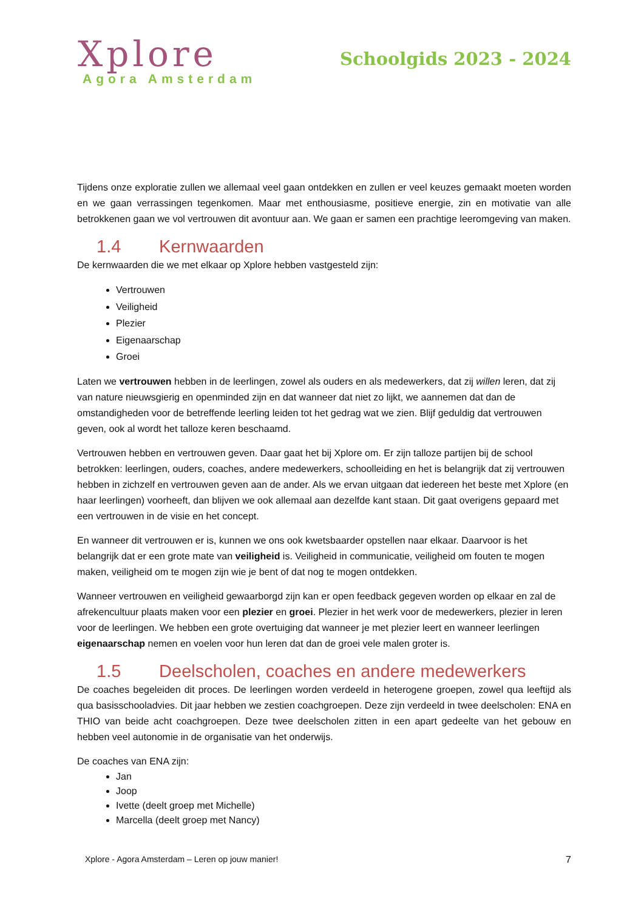Xplore
Agora Amsterdam
Schoolgids 2023 - 2024
Tijdens onze exploratie zullen we allemaal veel gaan ontdekken en zullen er veel keuzes gemaakt moeten worden en we gaan verrassingen tegenkomen. Maar met enthousiasme, positieve energie, zin en motivatie van alle betrokkenen gaan we vol vertrouwen dit avontuur aan. We gaan er samen een prachtige leeromgeving van maken.
1.4 Kernwaarden
De kernwaarden die we met elkaar op Xplore hebben vastgesteld zijn:
Vertrouwen
Veiligheid
Plezier
Eigenaarschap
Groei
Laten we vertrouwen hebben in de leerlingen, zowel als ouders en als medewerkers, dat zij willen leren, dat zij van nature nieuwsgierig en openminded zijn en dat wanneer dat niet zo lijkt, we aannemen dat dan de omstandigheden voor de betreffende leerling leiden tot het gedrag wat we zien. Blijf geduldig dat vertrouwen geven, ook al wordt het talloze keren beschaamd.
Vertrouwen hebben en vertrouwen geven. Daar gaat het bij Xplore om. Er zijn talloze partijen bij de school betrokken: leerlingen, ouders, coaches, andere medewerkers, schoolleiding en het is belangrijk dat zij vertrouwen hebben in zichzelf en vertrouwen geven aan de ander. Als we ervan uitgaan dat iedereen het beste met Xplore (en haar leerlingen) voorheeft, dan blijven we ook allemaal aan dezelfde kant staan. Dit gaat overigens gepaard met een vertrouwen in de visie en het concept.
En wanneer dit vertrouwen er is, kunnen we ons ook kwetsbaarder opstellen naar elkaar. Daarvoor is het belangrijk dat er een grote mate van veiligheid is. Veiligheid in communicatie, veiligheid om fouten te mogen maken, veiligheid om te mogen zijn wie je bent of dat nog te mogen ontdekken.
Wanneer vertrouwen en veiligheid gewaarborgd zijn kan er open feedback gegeven worden op elkaar en zal de afrekencultuur plaats maken voor een plezier en groei. Plezier in het werk voor de medewerkers, plezier in leren voor de leerlingen. We hebben een grote overtuiging dat wanneer je met plezier leert en wanneer leerlingen eigenaarschap nemen en voelen voor hun leren dat dan de groei vele malen groter is.
1.5 Deelscholen, coaches en andere medewerkers
De coaches begeleiden dit proces. De leerlingen worden verdeeld in heterogene groepen, zowel qua leeftijd als qua basisschooladvies. Dit jaar hebben we zestien coachgroepen. Deze zijn verdeeld in twee deelscholen: ENA en THIO van beide acht coachgroepen. Deze twee deelscholen zitten in een apart gedeelte van het gebouw en hebben veel autonomie in de organisatie van het onderwijs.
De coaches van ENA zijn:
Jan
Joop
Ivette (deelt groep met Michelle)
Marcella (deelt groep met Nancy)
Xplore - Agora Amsterdam – Leren op jouw manier! 7